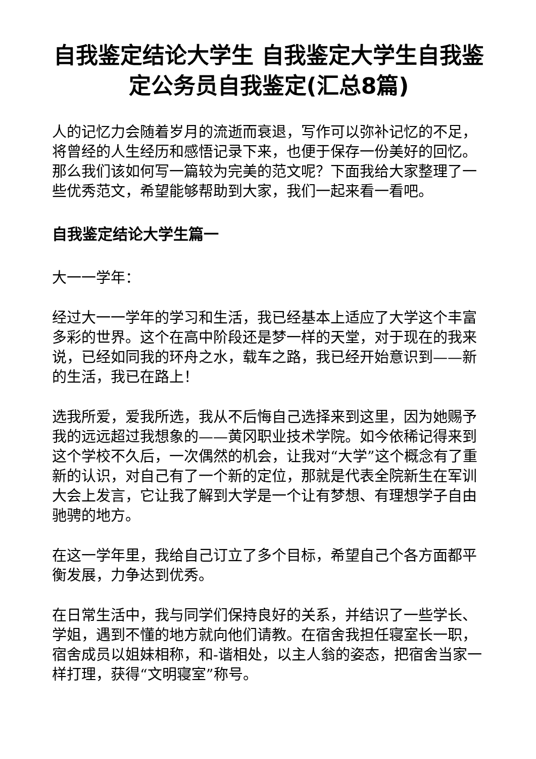自我鉴定结论大学生 自我鉴定大学生自我鉴定公务员自我鉴定(汇总8篇)
人的记忆力会随着岁月的流逝而衰退，写作可以弥补记忆的不足，将曾经的人生经历和感悟记录下来，也便于保存一份美好的回忆。那么我们该如何写一篇较为完美的范文呢？下面我给大家整理了一些优秀范文，希望能够帮助到大家，我们一起来看一看吧。
自我鉴定结论大学生篇一
大一一学年：
经过大一一学年的学习和生活，我已经基本上适应了大学这个丰富多彩的世界。这个在高中阶段还是梦一样的天堂，对于现在的我来说，已经如同我的环舟之水，载车之路，我已经开始意识到——新的生活，我已在路上！
选我所爱，爱我所选，我从不后悔自己选择来到这里，因为她赐予我的远远超过我想象的——黄冈职业技术学院。如今依稀记得来到这个学校不久后，一次偶然的机会，让我对“大学”这个概念有了重新的认识，对自己有了一个新的定位，那就是代表全院新生在军训大会上发言，它让我了解到大学是一个让有梦想、有理想学子自由驰骋的地方。
在这一学年里，我给自己订立了多个目标，希望自己个各方面都平衡发展，力争达到优秀。
在日常生活中，我与同学们保持良好的关系，并结识了一些学长、学姐，遇到不懂的地方就向他们请教。在宿舍我担任寝室长一职，宿舍成员以姐妹相称，和-谐相处，以主人翁的姿态，把宿舍当家一样打理，获得“文明寝室”称号。